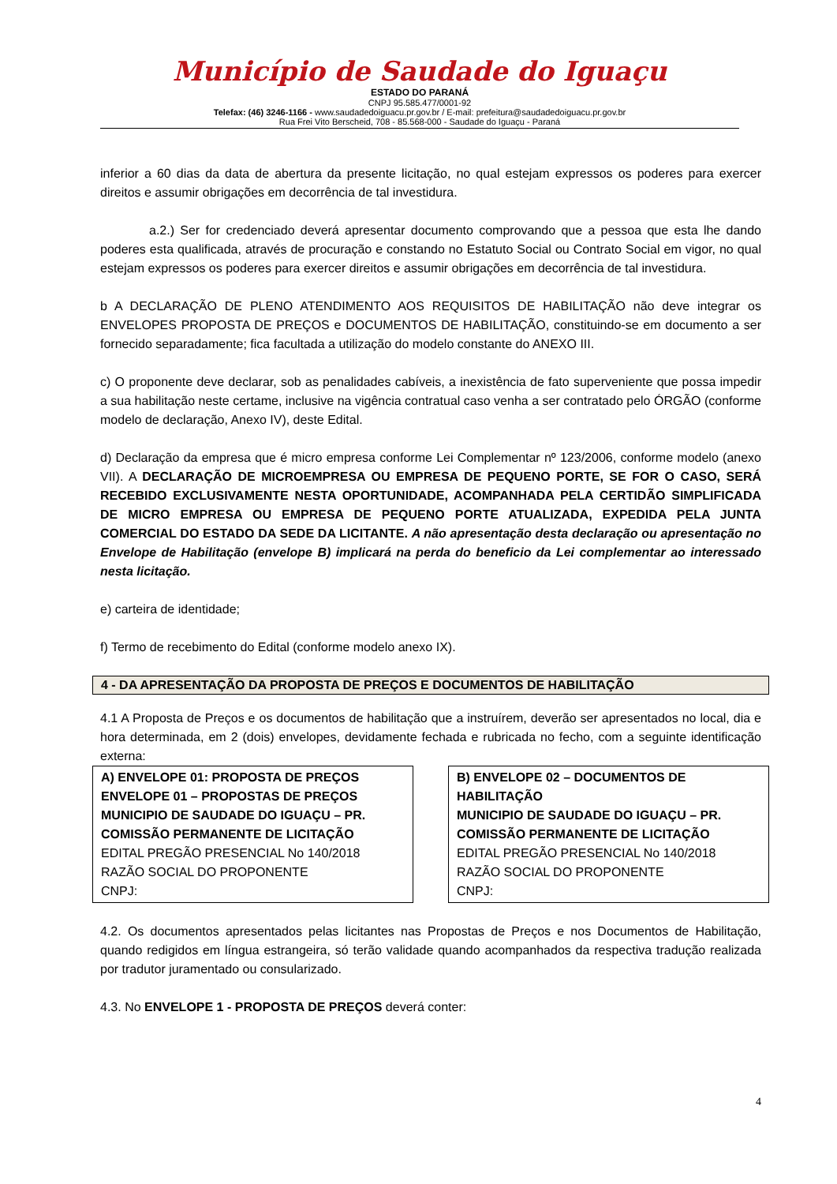Município de Saudade do Iguaçu
ESTADO DO PARANÁ
CNPJ 95.585.477/0001-92
Telefax: (46) 3246-1166 - www.saudadedoiguacu.pr.gov.br / E-mail: prefeitura@saudadedoiguacu.pr.gov.br
Rua Frei Vito Berscheid, 708 - 85.568-000 - Saudade do Iguaçu - Paraná
inferior a 60 dias da data de abertura da presente licitação, no qual estejam expressos os poderes para exercer direitos e assumir obrigações em decorrência de tal investidura.
a.2.) Ser for credenciado deverá apresentar documento comprovando que a pessoa que esta lhe dando poderes esta qualificada, através de procuração e constando no Estatuto Social ou Contrato Social em vigor, no qual estejam expressos os poderes para exercer direitos e assumir obrigações em decorrência de tal investidura.
b A DECLARAÇÃO DE PLENO ATENDIMENTO AOS REQUISITOS DE HABILITAÇÃO não deve integrar os ENVELOPES PROPOSTA DE PREÇOS e DOCUMENTOS DE HABILITAÇÃO, constituindo-se em documento a ser fornecido separadamente; fica facultada a utilização do modelo constante do ANEXO III.
c) O proponente deve declarar, sob as penalidades cabíveis, a inexistência de fato superveniente que possa impedir a sua habilitação neste certame, inclusive na vigência contratual caso venha a ser contratado pelo ÓRGÃO (conforme modelo de declaração, Anexo IV), deste Edital.
d) Declaração da empresa que é micro empresa conforme Lei Complementar nº 123/2006, conforme modelo (anexo VII). A DECLARAÇÃO DE MICROEMPRESA OU EMPRESA DE PEQUENO PORTE, SE FOR O CASO, SERÁ RECEBIDO EXCLUSIVAMENTE NESTA OPORTUNIDADE, ACOMPANHADA PELA CERTIDÃO SIMPLIFICADA DE MICRO EMPRESA OU EMPRESA DE PEQUENO PORTE ATUALIZADA, EXPEDIDA PELA JUNTA COMERCIAL DO ESTADO DA SEDE DA LICITANTE. A não apresentação desta declaração ou apresentação no Envelope de Habilitação (envelope B) implicará na perda do beneficio da Lei complementar ao interessado nesta licitação.
e) carteira de identidade;
f) Termo de recebimento do Edital (conforme modelo anexo IX).
4 - DA APRESENTAÇÃO DA PROPOSTA DE PREÇOS E DOCUMENTOS DE HABILITAÇÃO
4.1 A Proposta de Preços e os documentos de habilitação que a instruírem, deverão ser apresentados no local, dia e hora determinada, em 2 (dois) envelopes, devidamente fechada e rubricada no fecho, com a seguinte identificação externa:
A) ENVELOPE 01: PROPOSTA DE PREÇOS
ENVELOPE 01 – PROPOSTAS DE PREÇOS
MUNICIPIO DE SAUDADE DO IGUAÇU – PR.
COMISSÃO PERMANENTE DE LICITAÇÃO
EDITAL PREGÃO PRESENCIAL No 140/2018
RAZÃO SOCIAL DO PROPONENTE
CNPJ:
B) ENVELOPE 02 – DOCUMENTOS DE HABILITAÇÃO
MUNICIPIO DE SAUDADE DO IGUAÇU – PR.
COMISSÃO PERMANENTE DE LICITAÇÃO
EDITAL PREGÃO PRESENCIAL No 140/2018
RAZÃO SOCIAL DO PROPONENTE
CNPJ:
4.2. Os documentos apresentados pelas licitantes nas Propostas de Preços e nos Documentos de Habilitação, quando redigidos em língua estrangeira, só terão validade quando acompanhados da respectiva tradução realizada por tradutor juramentado ou consularizado.
4.3. No ENVELOPE 1 - PROPOSTA DE PREÇOS deverá conter:
4